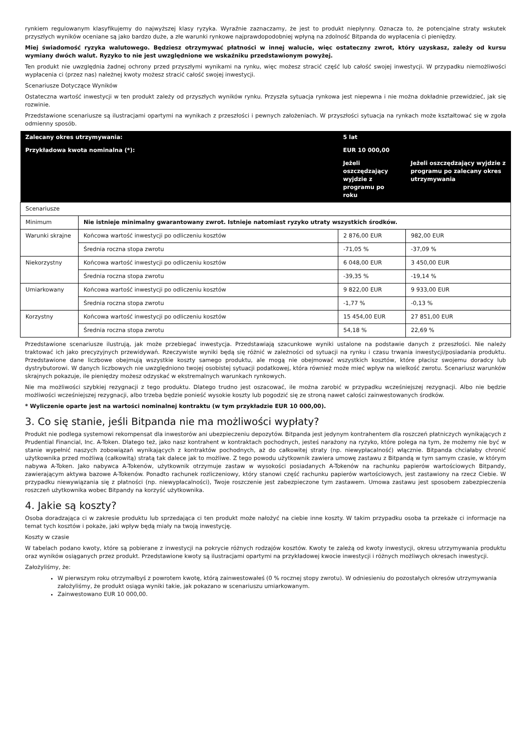rynkiem regulowanym klasyfikujemy do najwyższej klasy ryzyka. Wyraźnie zaznaczamy, że jest to produkt niepłynny. Oznacza to, że potencjalne straty wskutek przyszłych wyników oceniane są jako bardzo duże, a złe warunki rynkowe najprawdopodobniej wpłyną na zdolność Bitpanda do wypłacenia ci pieniędzy.
Miej świadomość ryzyka walutowego. Będziesz otrzymywać płatności w innej walucie, więc ostateczny zwrot, który uzyskasz, zależy od kursu wymiany dwóch walut. Ryzyko to nie jest uwzględnione we wskaźniku przedstawionym powyżej.
Ten produkt nie uwzględnia żadnej ochrony przed przyszłymi wynikami na rynku, więc możesz stracić część lub całość swojej inwestycji. W przypadku niemożliwości wypłacenia ci (przez nas) należnej kwoty możesz stracić całość swojej inwestycji.
Scenariusze Dotyczące Wyników
Ostateczna wartość inwestycji w ten produkt zależy od przyszłych wyników rynku. Przyszła sytuacja rynkowa jest niepewna i nie można dokładnie przewidzieć, jak się rozwinie.
Przedstawione scenariusze są ilustracjami opartymi na wynikach z przeszłości i pewnych założeniach. W przyszłości sytuacja na rynkach może kształtować się w zgoła odmienny sposób.
| Zalecany okres utrzymywania: | | 5 lat | |
| Przykładowa kwota nominalna (*): | | EUR 10 000,00 | |
| | | Jeżeli oszczędzający wyjdzie z programu po roku | Jeżeli oszczędzający wyjdzie z programu po zalecany okres utrzymywania |
| Scenariusze | | | |
| Minimum | Nie istnieje minimalny gwarantowany zwrot. Istnieje natomiast ryzyko utraty wszystkich środków. | | |
| Warunki skrajne | Końcowa wartość inwestycji po odliczeniu kosztów | 2 876,00 EUR | 982,00 EUR |
| | Średnia roczna stopa zwrotu | -71,05 % | -37,09 % |
| Niekorzystny | Końcowa wartość inwestycji po odliczeniu kosztów | 6 048,00 EUR | 3 450,00 EUR |
| | Średnia roczna stopa zwrotu | -39,35 % | -19,14 % |
| Umiarkowany | Końcowa wartość inwestycji po odliczeniu kosztów | 9 822,00 EUR | 9 933,00 EUR |
| | Średnia roczna stopa zwrotu | -1,77 % | -0,13 % |
| Korzystny | Końcowa wartość inwestycji po odliczeniu kosztów | 15 454,00 EUR | 27 851,00 EUR |
| | Średnia roczna stopa zwrotu | 54,18 % | 22,69 % |
Przedstawione scenariusze ilustrują, jak może przebiegać inwestycja. Przedstawiają szacunkowe wyniki ustalone na podstawie danych z przeszłości. Nie należy traktować ich jako precyzyjnych przewidywań. Rzeczywiste wyniki będą się różnić w zależności od sytuacji na rynku i czasu trwania inwestycji/posiadania produktu. Przedstawione dane liczbowe obejmują wszystkie koszty samego produktu, ale mogą nie obejmować wszystkich kosztów, które płacisz swojemu doradcy lub dystrybutorowi. W danych liczbowych nie uwzględniono twojej osobistej sytuacji podatkowej, która również może mieć wpływ na wielkość zwrotu. Scenariusz warunków skrajnych pokazuje, ile pieniędzy możesz odzyskać w ekstremalnych warunkach rynkowych.
Nie ma możliwości szybkiej rezygnacji z tego produktu. Dlatego trudno jest oszacować, ile można zarobić w przypadku wcześniejszej rezygnacji. Albo nie będzie możliwości wcześniejszej rezygnacji, albo trzeba będzie ponieść wysokie koszty lub pogodzić się ze stroną nawet całości zainwestowanych środków.
* Wyliczenie oparte jest na wartości nominalnej kontraktu (w tym przykładzie EUR 10 000,00).
3. Co się stanie, jeśli Bitpanda nie ma możliwości wypłaty?
Produkt nie podlega systemowi rekompensat dla inwestorów ani ubezpieczeniu depozytów. Bitpanda jest jedynym kontrahentem dla roszczeń płatniczych wynikających z Prudential Financial, Inc. A-Token. Dlatego też, jako nasz kontrahent w kontraktach pochodnych, jesteś narażony na ryzyko, które polega na tym, że możemy nie być w stanie wypełnić naszych zobowiązań wynikających z kontraktów pochodnych, aż do całkowitej straty (np. niewypłacalność) włącznie. Bitpanda chciałaby chronić użytkownika przed możliwą (całkowitą) stratą tak dalece jak to możliwe. Z tego powodu użytkownik zawiera umowę zastawu z Bitpandą w tym samym czasie, w którym nabywa A-Token. Jako nabywca A-Tokenów, użytkownik otrzymuje zastaw w wysokości posiadanych A-Tokenów na rachunku papierów wartościowych Bitpandy, zawierającym aktywa bazowe A-Tokenów. Ponadto rachunek rozliczeniowy, który stanowi część rachunku papierów wartościowych, jest zastawiony na rzecz Ciebie. W przypadku niewywiązania się z płatności (np. niewypłacalności), Twoje roszczenie jest zabezpieczone tym zastawem. Umowa zastawu jest sposobem zabezpieczenia roszczeń użytkownika wobec Bitpandy na korzyść użytkownika.
4. Jakie są koszty?
Osoba doradzająca ci w zakresie produktu lub sprzedająca ci ten produkt może nałożyć na ciebie inne koszty. W takim przypadku osoba ta przekaże ci informacje na temat tych kosztów i pokaże, jaki wpływ będą miały na twoją inwestycję.
Koszty w czasie
W tabelach podano kwoty, które są pobierane z inwestycji na pokrycie różnych rodzajów kosztów. Kwoty te zależą od kwoty inwestycji, okresu utrzymywania produktu oraz wyników osiąganych przez produkt. Przedstawione kwoty są ilustracjami opartymi na przykładowej kwocie inwestycji i różnych możliwych okresach inwestycji.
Założyliśmy, że:
W pierwszym roku otrzymałbyś z powrotem kwotę, którą zainwestowałeś (0 % rocznej stopy zwrotu). W odniesieniu do pozostałych okresów utrzymywania założyliśmy, że produkt osiąga wyniki takie, jak pokazano w scenariuszu umiarkowanym.
Zainwestowano EUR 10 000,00.